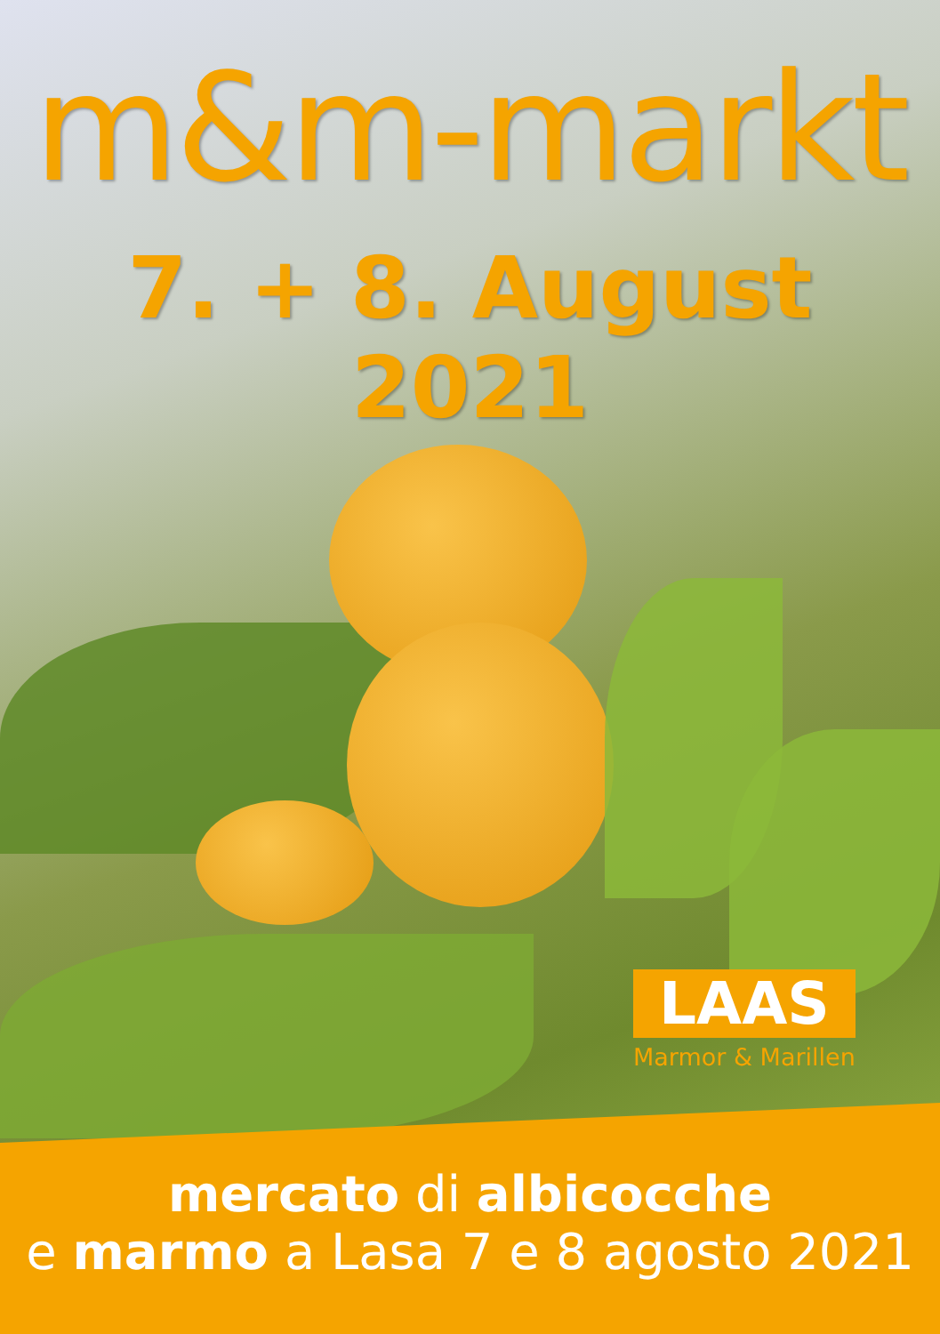m&m-markt
7. + 8. August 2021
LAAS
Marmor & Marillen
mercato di albicocche
e marmo a Lasa 7 e 8 agosto 2021